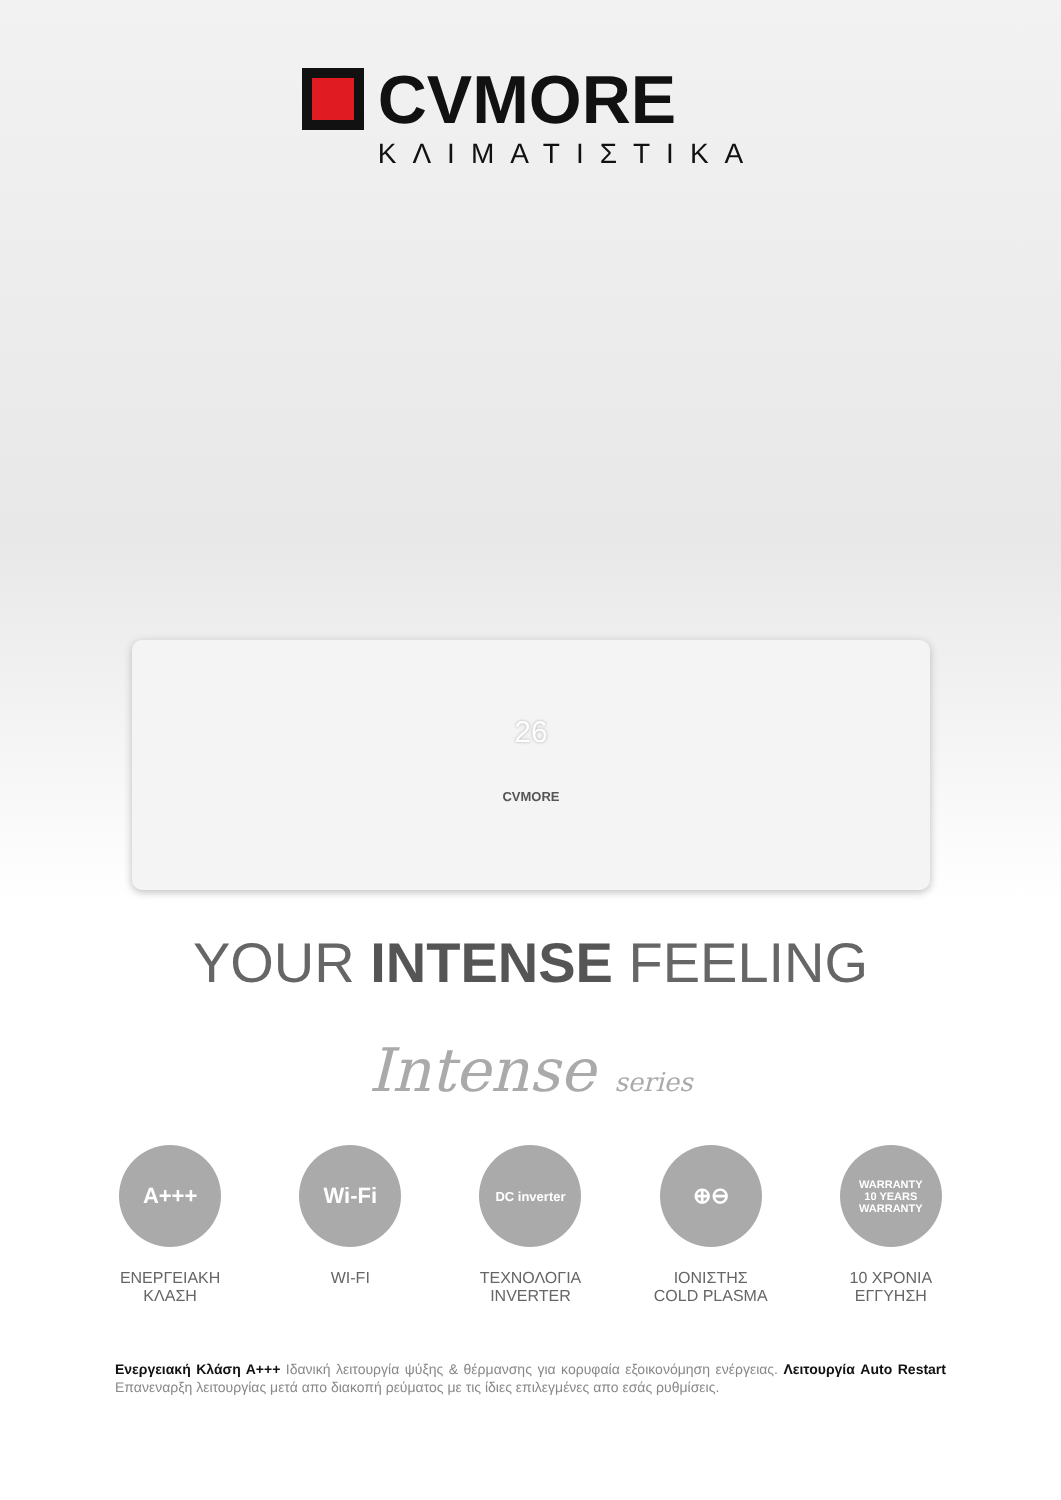CVMORE
ΚΛΙΜΑΤΙΣΤΙΚΑ
26
CVMORE
YOUR INTENSE FEELING
Intense series
A+++
ΕΝΕΡΓΕΙΑΚΗ
ΚΛΑΣΗ
Wi-Fi
WI-FI
DC inverter
ΤΕΧΝΟΛΟΓΙΑ
INVERTER
⊕⊖
ΙΟΝΙΣΤΗΣ
COLD PLASMA
WARRANTY
10 YEARS
WARRANTY
10 ΧΡΟΝΙΑ
ΕΓΓΥΗΣΗ
Ενεργειακή Κλάση Α+++ Ιδανική λειτουργία ψύξης & θέρμανσης για κορυφαία εξοικονόμηση ενέργειας. Λειτουργία Auto Restart Επανεναρξη λειτουργίας μετά απο διακοπή ρεύματος με τις ίδιες επιλεγμένες απο εσάς ρυθμίσεις.